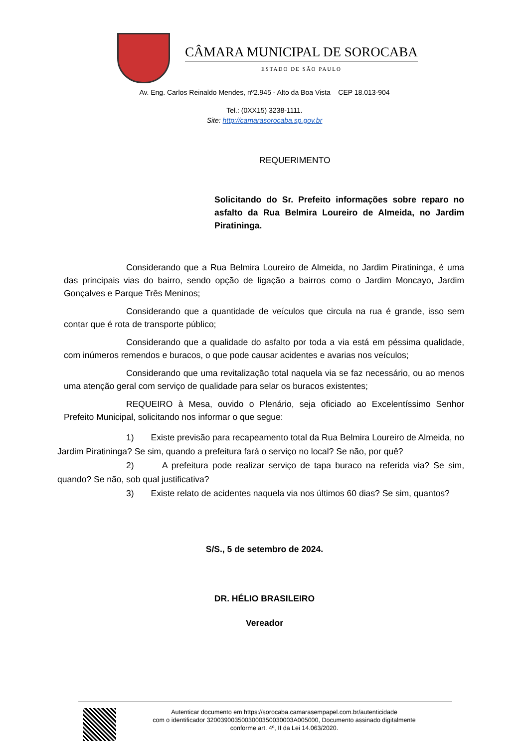CÂMARA MUNICIPAL DE SOROCABA
ESTADO DE SÃO PAULO
Av. Eng. Carlos Reinaldo Mendes, nº2.945 - Alto da Boa Vista – CEP 18.013-904
Tel.: (0XX15) 3238-1111.
Site: http://camarasorocaba.sp.gov.br
REQUERIMENTO
Solicitando do Sr. Prefeito informações sobre reparo no asfalto da Rua Belmira Loureiro de Almeida, no Jardim Piratininga.
Considerando que a Rua Belmira Loureiro de Almeida, no Jardim Piratininga, é uma das principais vias do bairro, sendo opção de ligação a bairros como o Jardim Moncayo, Jardim Gonçalves e Parque Três Meninos;
Considerando que a quantidade de veículos que circula na rua é grande, isso sem contar que é rota de transporte público;
Considerando que a qualidade do asfalto por toda a via está em péssima qualidade, com inúmeros remendos e buracos, o que pode causar acidentes e avarias nos veículos;
Considerando que uma revitalização total naquela via se faz necessário, ou ao menos uma atenção geral com serviço de qualidade para selar os buracos existentes;
REQUEIRO à Mesa, ouvido o Plenário, seja oficiado ao Excelentíssimo Senhor Prefeito Municipal, solicitando nos informar o que segue:
1) Existe previsão para recapeamento total da Rua Belmira Loureiro de Almeida, no Jardim Piratininga? Se sim, quando a prefeitura fará o serviço no local? Se não, por quê?
2) A prefeitura pode realizar serviço de tapa buraco na referida via? Se sim, quando? Se não, sob qual justificativa?
3) Existe relato de acidentes naquela via nos últimos 60 dias? Se sim, quantos?
S/S., 5 de setembro de 2024.
DR. HÉLIO BRASILEIRO
Vereador
Autenticar documento em https://sorocaba.camarasempapel.com.br/autenticidade
com o identificador 3200390035003000350030003A005000, Documento assinado digitalmente
conforme art. 4º, II da Lei 14.063/2020.